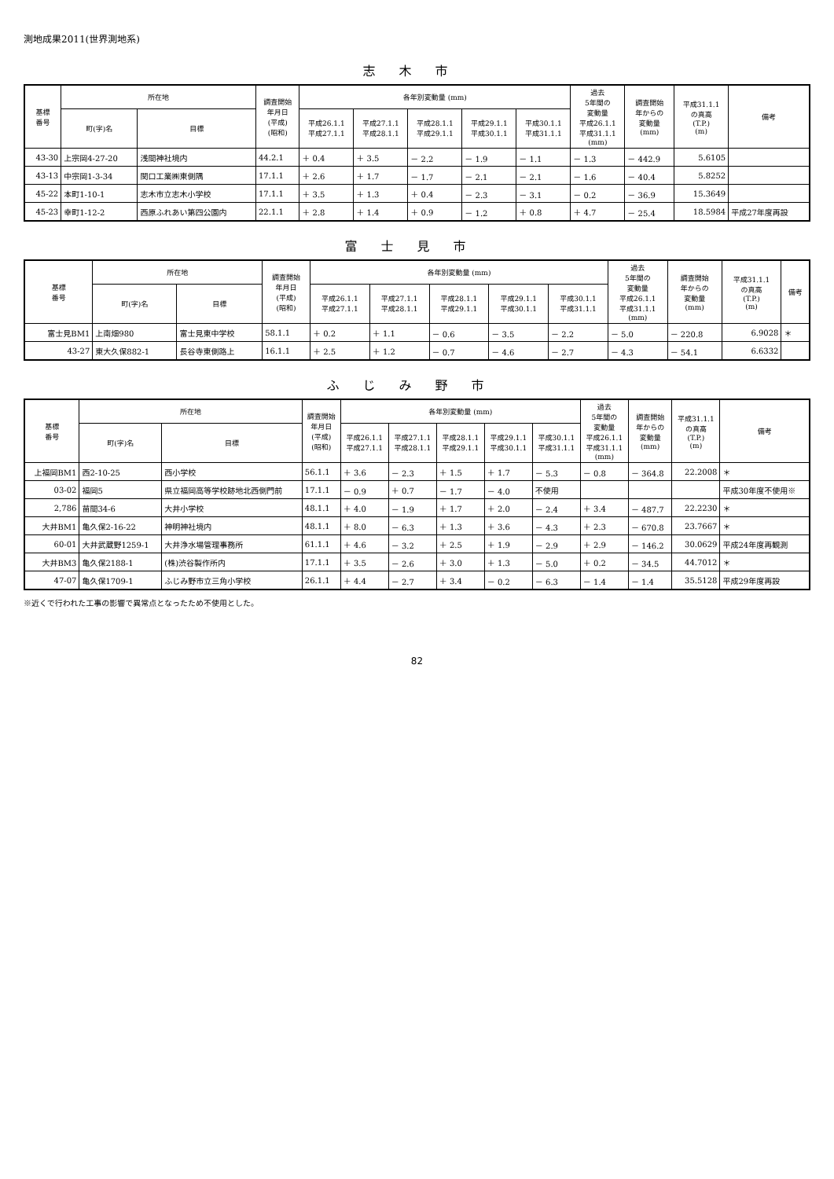測地成果2011(世界測地系)
志木市
| 基標 番号 | 所在地 | | 調査開始 年月日 (平成) (昭和) | 各年別変動量 (mm) | | | | | 過去 5年間の 変動量 平成26.1.1 平成31.1.1 (mm) | 調査開始 年からの 変動量 (mm) | 平成31.1.1 の真高 (T.P.) (m) | 備考 |
| --- | --- | --- | --- | --- | --- | --- | --- | --- | --- | --- | --- | --- |
| | 町(字)名 | 目標 | | 平成26.1.1 平成27.1.1 | 平成27.1.1 平成28.1.1 | 平成28.1.1 平成29.1.1 | 平成29.1.1 平成30.1.1 | 平成30.1.1 平成31.1.1 | | | | |
| 43-30 | 上宗岡4-27-20 | 浅間神社境内 | 44.2.1 | ＋ 0.4 | ＋ 3.5 | － 2.2 | － 1.9 | － 1.1 | － 1.3 | － 442.9 | 5.6105 | |
| 43-13 | 中宗岡1-3-34 | 関口工業㈱東側隅 | 17.1.1 | ＋ 2.6 | ＋ 1.7 | － 1.7 | － 2.1 | － 2.1 | － 1.6 | － 40.4 | 5.8252 | |
| 45-22 | 本町1-10-1 | 志木市立志木小学校 | 17.1.1 | ＋ 3.5 | ＋ 1.3 | ＋ 0.4 | － 2.3 | － 3.1 | － 0.2 | － 36.9 | 15.3649 | |
| 45-23 | 幸町1-12-2 | 西原ふれあい第四公園内 | 22.1.1 | ＋ 2.8 | ＋ 1.4 | ＋ 0.9 | － 1.2 | ＋ 0.8 | ＋ 4.7 | － 25.4 | 18.5984 | 平成27年度再設 |
富士見市
| 基標 番号 | 所在地 | | 調査開始 年月日 (平成) (昭和) | 各年別変動量 (mm) | | | | | 過去 5年間の 変動量 平成26.1.1 平成31.1.1 (mm) | 調査開始 年からの 変動量 (mm) | 平成31.1.1 の真高 (T.P.) (m) | 備考 |
| --- | --- | --- | --- | --- | --- | --- | --- | --- | --- | --- | --- | --- |
| | 町(字)名 | 目標 | | 平成26.1.1 平成27.1.1 | 平成27.1.1 平成28.1.1 | 平成28.1.1 平成29.1.1 | 平成29.1.1 平成30.1.1 | 平成30.1.1 平成31.1.1 | | | | |
| 富士見BM1 | 上南畑980 | 富士見東中学校 | 58.1.1 | ＋ 0.2 | ＋ 1.1 | － 0.6 | － 3.5 | － 2.2 | － 5.0 | － 220.8 | 6.9028 | ＊ |
| 43-27 | 東大久保882-1 | 長谷寺東側路上 | 16.1.1 | ＋ 2.5 | ＋ 1.2 | － 0.7 | － 4.6 | － 2.7 | － 4.3 | － 54.1 | 6.6332 | |
ふじみ野市
| 基標 番号 | 所在地 | | 調査開始 年月日 (平成) (昭和) | 各年別変動量 (mm) | | | | | 過去 5年間の 変動量 平成26.1.1 平成31.1.1 (mm) | 調査開始 年からの 変動量 (mm) | 平成31.1.1 の真高 (T.P.) (m) | 備考 |
| --- | --- | --- | --- | --- | --- | --- | --- | --- | --- | --- | --- | --- |
| | 町(字)名 | 目標 | | 平成26.1.1 平成27.1.1 | 平成27.1.1 平成28.1.1 | 平成28.1.1 平成29.1.1 | 平成29.1.1 平成30.1.1 | 平成30.1.1 平成31.1.1 | | | | |
| 上福岡BM1 | 西2-10-25 | 西小学校 | 56.1.1 | ＋ 3.6 | － 2.3 | ＋ 1.5 | ＋ 1.7 | － 5.3 | － 0.8 | － 364.8 | 22.2008 | ＊ |
| 03-02 | 福岡5 | 県立福岡高等学校跡地北西側門前 | 17.1.1 | － 0.9 | ＋ 0.7 | － 1.7 | － 4.0 | 不使用 | | | | 平成30年度不使用※ |
| 2,786 | 苗間34-6 | 大井小学校 | 48.1.1 | ＋ 4.0 | － 1.9 | ＋ 1.7 | ＋ 2.0 | － 2.4 | ＋ 3.4 | － 487.7 | 22.2230 | ＊ |
| 大井BM1 | 亀久保2-16-22 | 神明神社境内 | 48.1.1 | ＋ 8.0 | － 6.3 | ＋ 1.3 | ＋ 3.6 | － 4.3 | ＋ 2.3 | － 670.8 | 23.7667 | ＊ |
| 60-01 | 大井武蔵野1259-1 | 大井浄水場管理事務所 | 61.1.1 | ＋ 4.6 | － 3.2 | ＋ 2.5 | ＋ 1.9 | － 2.9 | ＋ 2.9 | － 146.2 | 30.0629 | 平成24年度再観測 |
| 大井BM3 | 亀久保2188-1 | (株)渋谷製作所内 | 17.1.1 | ＋ 3.5 | － 2.6 | ＋ 3.0 | ＋ 1.3 | － 5.0 | ＋ 0.2 | － 34.5 | 44.7012 | ＊ |
| 47-07 | 亀久保1709-1 | ふじみ野市立三角小学校 | 26.1.1 | ＋ 4.4 | － 2.7 | ＋ 3.4 | － 0.2 | － 6.3 | － 1.4 | － 1.4 | 35.5128 | 平成29年度再設 |
※近くで行われた工事の影響で異常点となったため不使用とした。
82